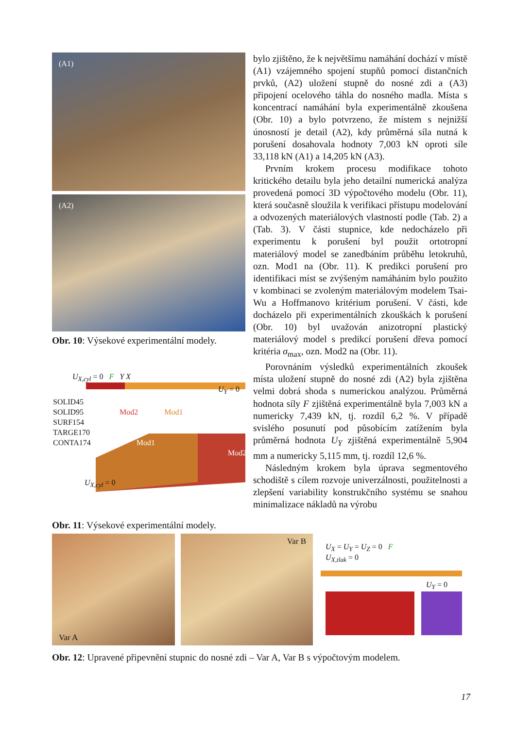(A1)
(A2)
Obr. 10: Výsekové experimentální modely.
U<sub>X,cyl</sub> = 0 F Y X
U<sub>Y</sub> = 0
SOLID45
SOLID95 Mod2 Mod1
SURF154
TARGE170
CONTA174 Mod1
Mod2
U<sub>X,cyl</sub> = 0
Obr. 11: Výsekové experimentální modely.
bylo zjištěno, že k největšímu namáhání dochází v místě (A1) vzájemného spojení stupňů pomocí distančních prvků, (A2) uložení stupně do nosné zdi a (A3) připojení ocelového táhla do nosného madla. Místa s koncentrací namáhání byla experimentálně zkoušena (Obr. 10) a bylo potvrzeno, že místem s nejnižší únosností je detail (A2), kdy průměrná síla nutná k porušení dosahovala hodnoty 7,003 kN oproti síle 33,118 kN (A1) a 14,205 kN (A3).
Prvním krokem procesu modifikace tohoto kritického detailu byla jeho detailní numerická analýza provedená pomocí 3D výpočtového modelu (Obr. 11), která současně sloužila k verifikaci přístupu modelování a odvozených materiálových vlastností podle (Tab. 2) a (Tab. 3). V části stupnice, kde nedocházelo při experimentu k porušení byl použit ortotropní materiálový model se zanedbáním průběhu letokruhů, ozn. Mod1 na (Obr. 11). K predikci porušení pro identifikaci míst se zvýšeným namáháním bylo použito v kombinaci se zvoleným materiálovým modelem Tsai-Wu a Hoffmanovo kritérium porušení. V části, kde docházelo při experimentálních zkouškách k porušení (Obr. 10) byl uvažován anizotropní plastický materiálový model s predikcí porušení dřeva pomocí kritéria σ<sub>max</sub>, ozn. Mod2 na (Obr. 11).
Porovnáním výsledků experimentálních zkoušek místa uložení stupně do nosné zdi (A2) byla zjištěna velmi dobrá shoda s numerickou analýzou. Průměrná hodnota síly F zjištěná experimentálně byla 7,003 kN a numericky 7,439 kN, tj. rozdíl 6,2 %. V případě svislého posunutí pod působícím zatížením byla průměrná hodnota U<sub>Y</sub> zjištěná experimentálně 5,904 mm a numericky 5,115 mm, tj. rozdíl 12,6 %.
Následným krokem byla úprava segmentového schodiště s cílem rozvoje univerzálnosti, použitelnosti a zlepšení variability konstrukčního systému se snahou minimalizace nákladů na výrobu
Var A Var B
U<sub>X</sub> = U<sub>Y</sub> = U<sub>Z</sub> = 0 F
U<sub>X,tlak</sub> = 0
U<sub>Y</sub> = 0
Obr. 12: Upravené připevnění stupnic do nosné zdi – Var A, Var B s výpočtovým modelem.
17